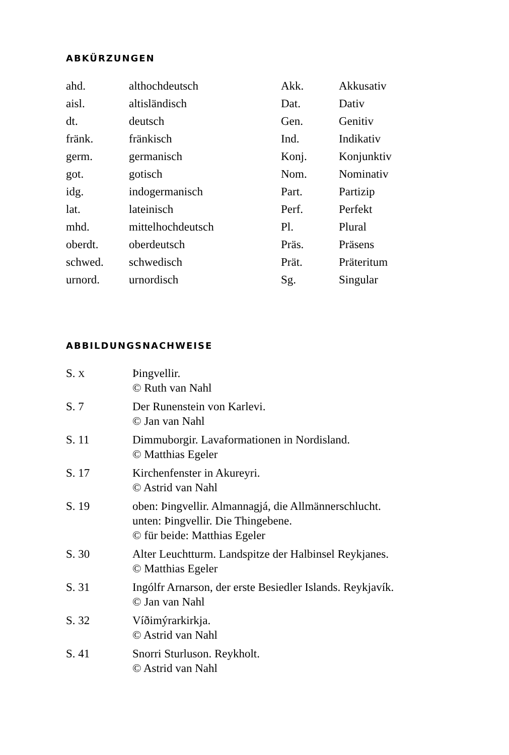ABKÜRZUNGEN
| ahd. | althochdeutsch | Akk. | Akkusativ |
| aisl. | altisländisch | Dat. | Dativ |
| dt. | deutsch | Gen. | Genitiv |
| fränk. | fränkisch | Ind. | Indikativ |
| germ. | germanisch | Konj. | Konjunktiv |
| got. | gotisch | Nom. | Nominativ |
| idg. | indogermanisch | Part. | Partizip |
| lat. | lateinisch | Perf. | Perfekt |
| mhd. | mittelhochdeutsch | Pl. | Plural |
| oberdt. | oberdeutsch | Präs. | Präsens |
| schwed. | schwedisch | Prät. | Präteritum |
| urnord. | urnordisch | Sg. | Singular |
ABBILDUNGSNACHWEISE
| S. X | Þingvellir. © Ruth van Nahl |
| S. 7 | Der Runenstein von Karlevi. © Jan van Nahl |
| S. 11 | Dimmuborgir. Lavaformationen in Nordisland. © Matthias Egeler |
| S. 17 | Kirchenfenster in Akureyri. © Astrid van Nahl |
| S. 19 | oben: Þingvellir. Almannagjá, die Allmännerschlucht. unten: Þingvellir. Die Thingebene. © für beide: Matthias Egeler |
| S. 30 | Alter Leuchtturm. Landspitze der Halbinsel Reykjanes. © Matthias Egeler |
| S. 31 | Ingólfr Arnarson, der erste Besiedler Islands. Reykjavík. © Jan van Nahl |
| S. 32 | Víðimýrarkirkja. © Astrid van Nahl |
| S. 41 | Snorri Sturluson. Reykholt. © Astrid van Nahl |